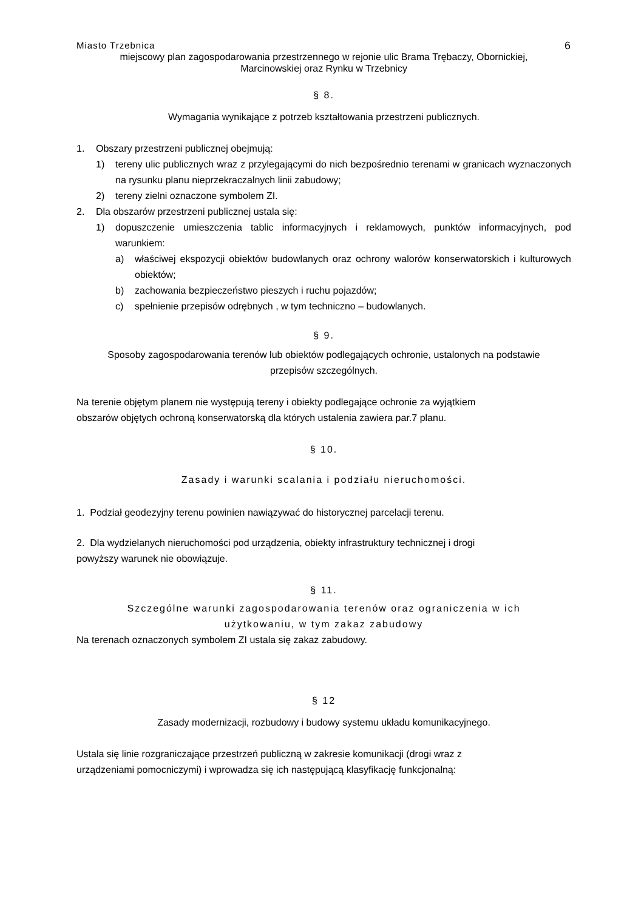Miasto Trzebnica 6
miejscowy plan zagospodarowania przestrzennego w rejonie ulic Brama Trębaczy, Obornickiej,
Marcinowskiej oraz Rynku w Trzebnicy
§ 8.
Wymagania wynikające z potrzeb kształtowania przestrzeni publicznych.
1. Obszary przestrzeni publicznej obejmują:
1) tereny ulic publicznych wraz z przylegającymi do nich bezpośrednio terenami w granicach wyznaczonych na rysunku planu nieprzekraczalnych linii zabudowy;
2) tereny zielni oznaczone symbolem ZI.
2. Dla obszarów przestrzeni publicznej ustala się:
1) dopuszczenie umieszczenia tablic informacyjnych i reklamowych, punktów informacyjnych, pod warunkiem:
a) właściwej ekspozycji obiektów budowlanych oraz ochrony walorów konserwatorskich i kulturowych obiektów;
b) zachowania bezpieczeństwo pieszych i ruchu pojazdów;
c) spełnienie przepisów odrębnych , w tym techniczno – budowlanych.
§ 9.
Sposoby zagospodarowania terenów lub obiektów podlegających ochronie, ustalonych na podstawie
przepisów szczególnych.
Na terenie objętym planem nie występują tereny i obiekty podlegające ochronie za wyjątkiem
obszarów objętych ochroną konserwatorską dla których ustalenia zawiera par.7 planu.
§ 10.
Zasady i warunki scalania i podziału nieruchomości.
1. Podział geodezyjny terenu powinien nawiązywać do historycznej parcelacji terenu.
2. Dla wydzielanych nieruchomości pod urządzenia, obiekty infrastruktury technicznej i drogi
powyższy warunek nie obowiązuje.
§ 11.
Szczególne warunki zagospodarowania terenów oraz ograniczenia w ich
użytkowaniu, w tym zakaz zabudowy
Na terenach oznaczonych symbolem ZI ustala się zakaz zabudowy.
§ 12
Zasady modernizacji, rozbudowy i budowy systemu układu komunikacyjnego.
Ustala się linie rozgraniczające przestrzeń publiczną w zakresie komunikacji (drogi wraz z
urządzeniami pomocniczymi) i wprowadza się ich następującą klasyfikację funkcjonalną: